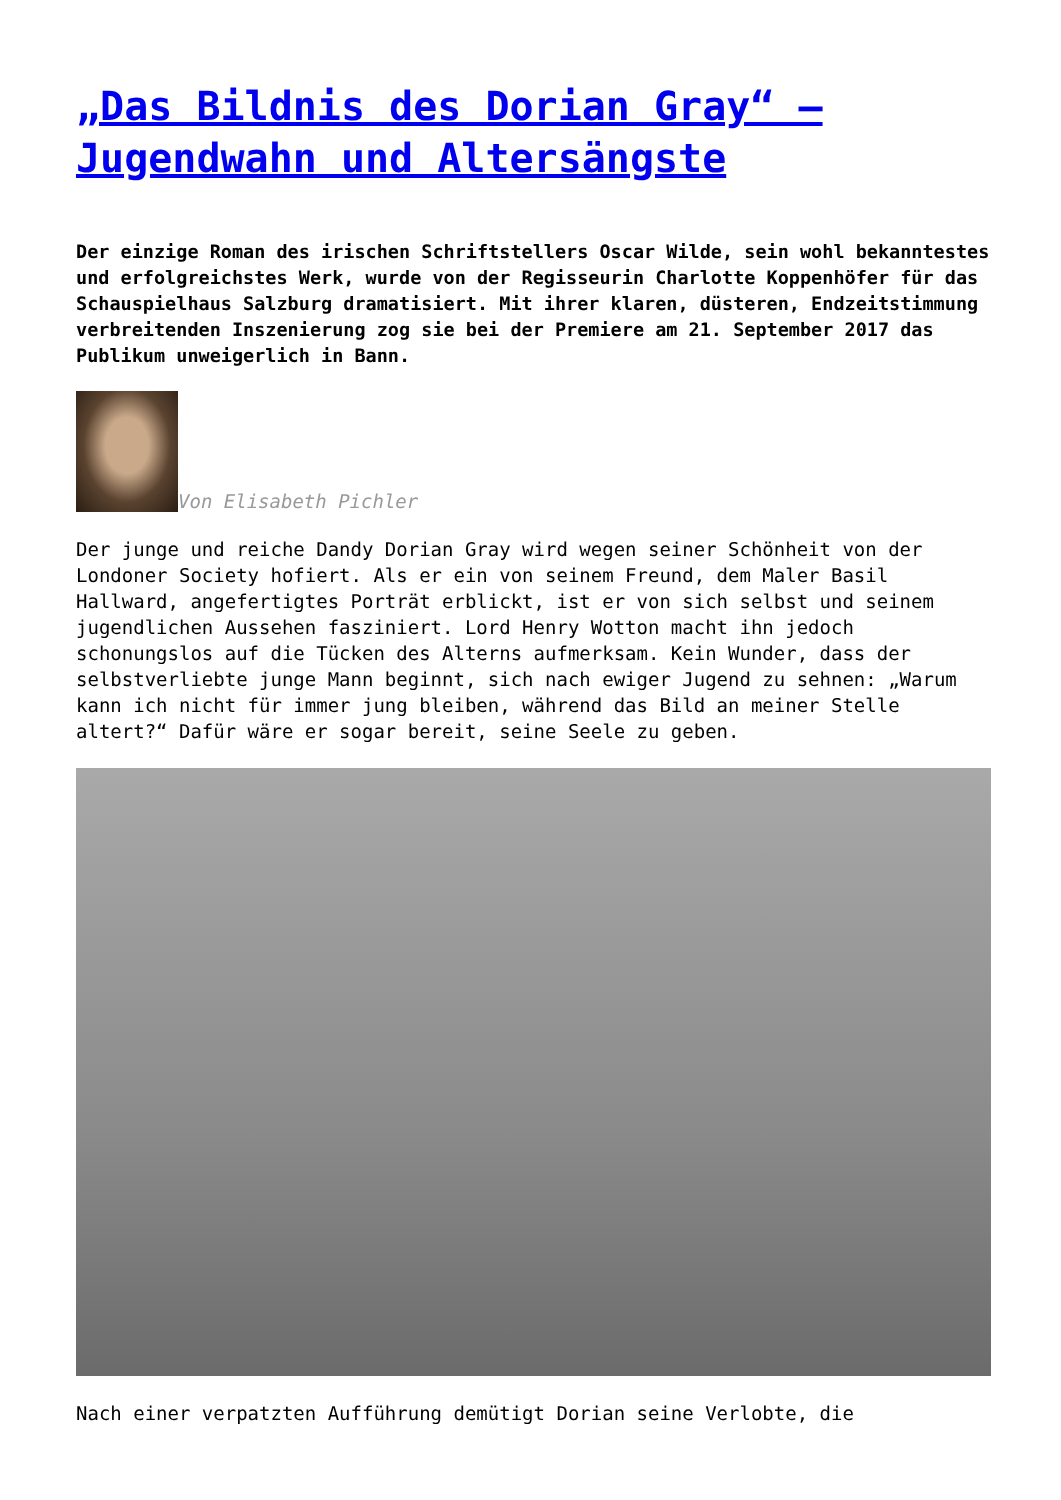„Das Bildnis des Dorian Gray“ – Jugendwahn und Altersängste
Der einzige Roman des irischen Schriftstellers Oscar Wilde, sein wohl bekanntestes und erfolgreichstes Werk, wurde von der Regisseurin Charlotte Koppenhöfer für das Schauspielhaus Salzburg dramatisiert. Mit ihrer klaren, düsteren, Endzeitstimmung verbreitenden Inszenierung zog sie bei der Premiere am 21. September 2017 das Publikum unweigerlich in Bann.
Von Elisabeth Pichler
Der junge und reiche Dandy Dorian Gray wird wegen seiner Schönheit von der Londoner Society hofiert. Als er ein von seinem Freund, dem Maler Basil Hallward, angefertigtes Porträt erblickt, ist er von sich selbst und seinem jugendlichen Aussehen fasziniert. Lord Henry Wotton macht ihn jedoch schonungslos auf die Tücken des Alterns aufmerksam. Kein Wunder, dass der selbstverliebte junge Mann beginnt, sich nach ewiger Jugend zu sehnen: „Warum kann ich nicht für immer jung bleiben, während das Bild an meiner Stelle altert?“ Dafür wäre er sogar bereit, seine Seele zu geben.
Nach einer verpatzten Aufführung demütigt Dorian seine Verlobte, die